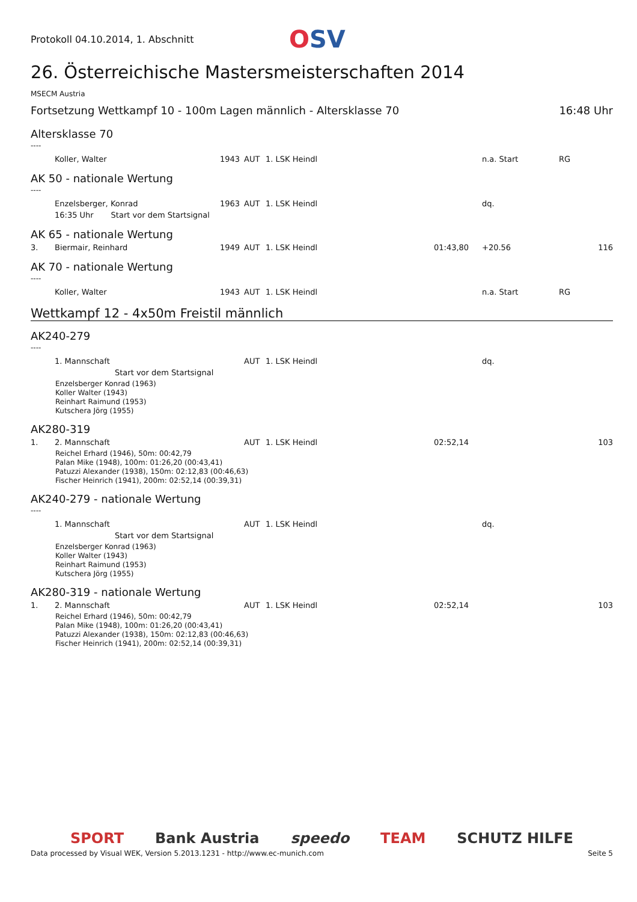Protokoll 04.10.2014, 1. Abschnitt
OSV
26. Österreichische Mastersmeisterschaften 2014
MSECM Austria
Fortsetzung Wettkampf 10 - 100m Lagen männlich - Altersklasse 70 16:48 Uhr
Altersklasse 70
----
| | Koller, Walter | 1943 | AUT | 1. LSK Heindl | | n.a. Start | RG | |
AK 50 - nationale Wertung
----
| | Enzelsberger, Konrad | 1963 | AUT | 1. LSK Heindl | | dq. | | |
| | 16:35 Uhr Start vor dem Startsignal | | | | | | | |
AK 65 - nationale Wertung
| 3. | Biermair, Reinhard | 1949 | AUT | 1. LSK Heindl | 01:43,80 | +20.56 | | 116 |
AK 70 - nationale Wertung
----
| | Koller, Walter | 1943 | AUT | 1. LSK Heindl | | n.a. Start | RG | |
Wettkampf 12 - 4x50m Freistil männlich
AK240-279
----
| | 1. Mannschaft | | AUT | 1. LSK Heindl | | dq. | |
| | Start vor dem Startsignal | | | | | | |
Enzelsberger Konrad (1963)
Koller Walter (1943)
Reinhart Raimund (1953)
Kutschera Jörg (1955)
AK280-319
| 1. | 2. Mannschaft | | AUT | 1. LSK Heindl | 02:52,14 | | 103 |
Reichel Erhard (1946), 50m: 00:42,79
Palan Mike (1948), 100m: 01:26,20 (00:43,41)
Patuzzi Alexander (1938), 150m: 02:12,83 (00:46,63)
Fischer Heinrich (1941), 200m: 02:52,14 (00:39,31)
AK240-279 - nationale Wertung
----
| | 1. Mannschaft | | AUT | 1. LSK Heindl | | dq. | |
| | Start vor dem Startsignal | | | | | | |
Enzelsberger Konrad (1963)
Koller Walter (1943)
Reinhart Raimund (1953)
Kutschera Jörg (1955)
AK280-319 - nationale Wertung
| 1. | 2. Mannschaft | | AUT | 1. LSK Heindl | 02:52,14 | | 103 |
Reichel Erhard (1946), 50m: 00:42,79
Palan Mike (1948), 100m: 01:26,20 (00:43,41)
Patuzzi Alexander (1938), 150m: 02:12,83 (00:46,63)
Fischer Heinrich (1941), 200m: 02:52,14 (00:39,31)
SPORT Bank Austria speedo TEAM SCHUTZ HILFE
Data processed by Visual WEK, Version 5.2013.1231 - http://www.ec-munich.com Seite 5